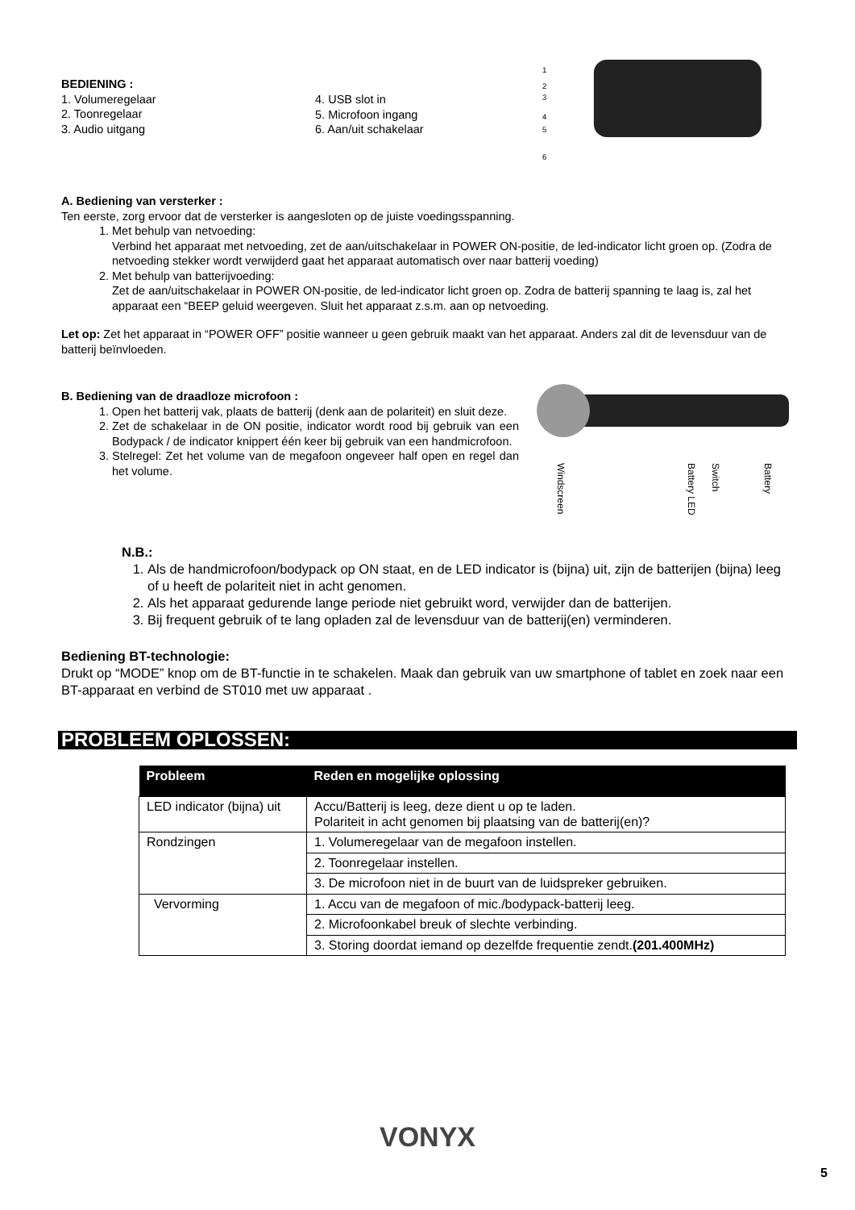BEDIENING :
1. Volumeregelaar
2. Toonregelaar
3. Audio uitgang
4. USB slot in
5. Microfoon ingang
6. Aan/uit schakelaar
1
2
3
4
5
6
A. Bediening van versterker :
Ten eerste, zorg ervoor dat de versterker is aangesloten op de juiste voedingsspanning.
1. Met behulp van netvoeding:
Verbind het apparaat met netvoeding, zet de aan/uitschakelaar in POWER ON-positie, de led-indicator licht groen op. (Zodra de netvoeding stekker wordt verwijderd gaat het apparaat automatisch over naar batterij voeding)
2. Met behulp van batterijvoeding:
Zet de aan/uitschakelaar in POWER ON-positie, de led-indicator licht groen op. Zodra de batterij spanning te laag is, zal het apparaat een “BEEP geluid weergeven. Sluit het apparaat z.s.m. aan op netvoeding.
Let op: Zet het apparaat in “POWER OFF” positie wanneer u geen gebruik maakt van het apparaat. Anders zal dit de levensduur van de batterij beïnvloeden.
B. Bediening van de draadloze microfoon :
1. Open het batterij vak, plaats de batterij (denk aan de polariteit) en sluit deze.
2. Zet de schakelaar in de ON positie, indicator wordt rood bij gebruik van een Bodypack / de indicator knippert één keer bij gebruik van een handmicrofoon.
3. Stelregel: Zet het volume van de megafoon ongeveer half open en regel dan het volume.
Windscreen
Battery LED
Switch
Battery
N.B.:
1. Als de handmicrofoon/bodypack op ON staat, en de LED indicator is (bijna) uit, zijn de batterijen (bijna) leeg of u heeft de polariteit niet in acht genomen.
2. Als het apparaat gedurende lange periode niet gebruikt word, verwijder dan de batterijen.
3. Bij frequent gebruik of te lang opladen zal de levensduur van de batterij(en) verminderen.
Bediening BT-technologie:
Drukt op “MODE” knop om de BT-functie in te schakelen. Maak dan gebruik van uw smartphone of tablet en zoek naar een BT-apparaat en verbind de ST010 met uw apparaat .
PROBLEEM OPLOSSEN:
| Probleem | Reden en mogelijke oplossing |
| --- | --- |
| LED indicator (bijna) uit | Accu/Batterij is leeg, deze dient u op te laden. Polariteit in acht genomen bij plaatsing van de batterij(en)? |
| Rondzingen | 1. Volumeregelaar van de megafoon instellen. |
| | 2. Toonregelaar instellen. |
| | 3. De microfoon niet in de buurt van de luidspreker gebruiken. |
| Vervorming | 1. Accu van de megafoon of mic./bodypack-batterij leeg. |
| | 2. Microfoonkabel breuk of slechte verbinding. |
| | 3. Storing doordat iemand op dezelfde frequentie zendt. (201.400MHz) |
VONYX
5